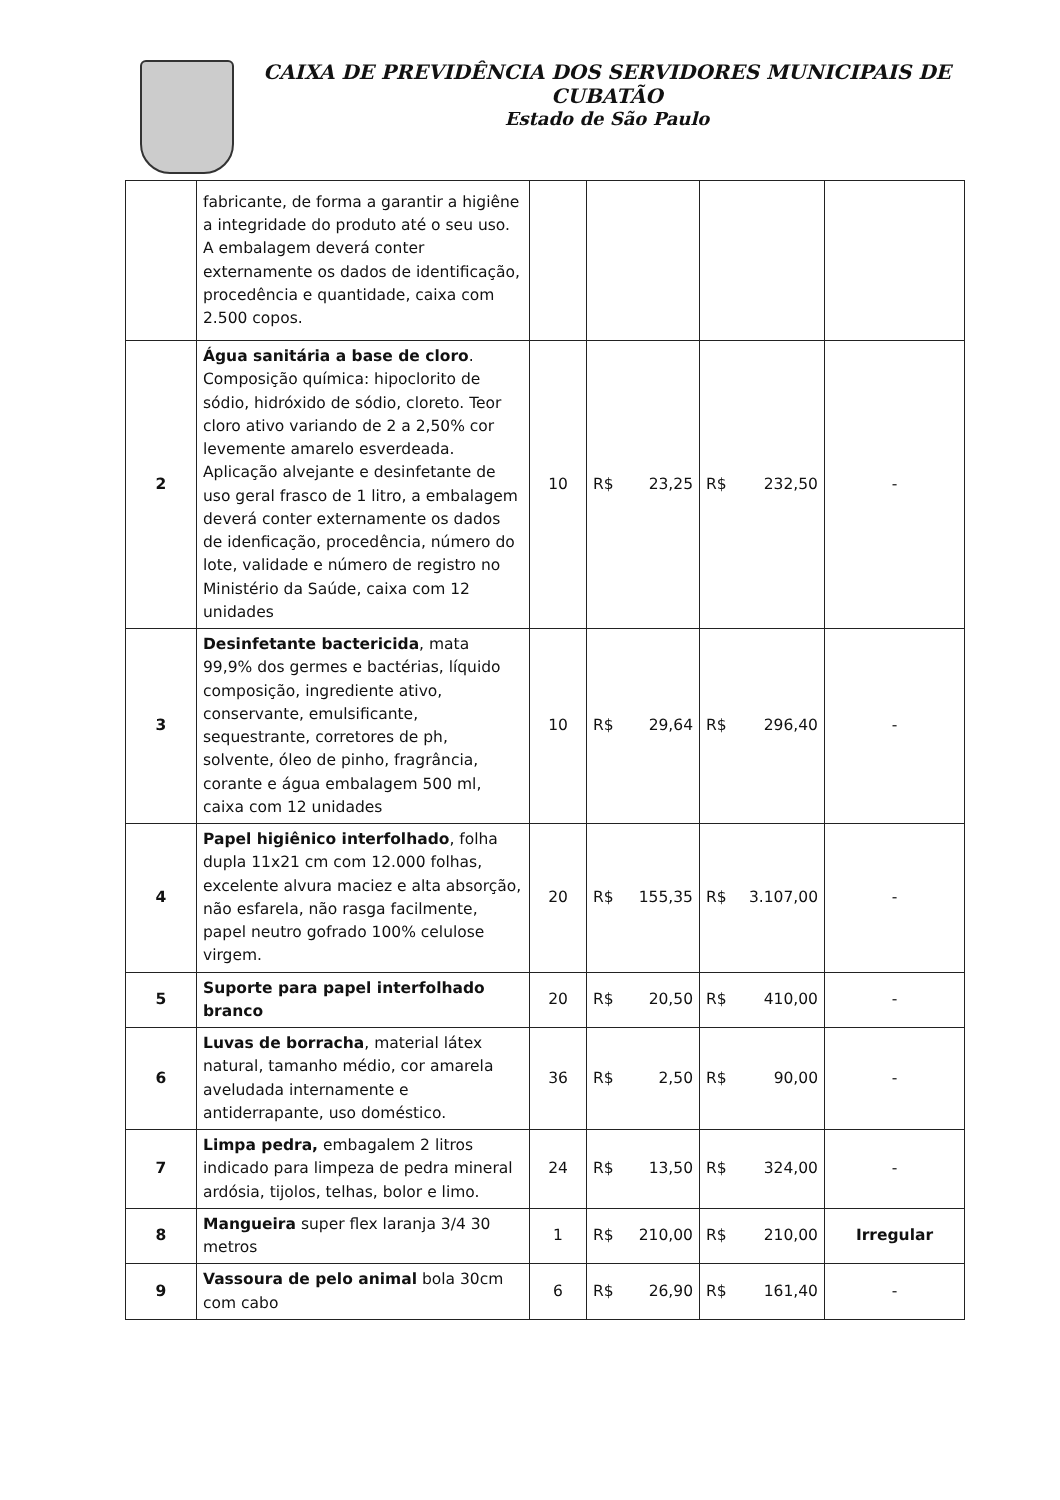CAIXA DE PREVIDÊNCIA DOS SERVIDORES MUNICIPAIS DE
CUBATÃO
Estado de São Paulo
| | fabricante, de forma a garantir a higiêne a integridade do produto até o seu uso. A embalagem deverá conter externamente os dados de identificação, procedência e quantidade, caixa com 2.500 copos. | | | | |
| 2 | Água sanitária a base de cloro . Composição química: hipoclorito de sódio, hidróxido de sódio, cloreto. Teor cloro ativo variando de 2 a 2,50% cor levemente amarelo esverdeada. Aplicação alvejante e desinfetante de uso geral frasco de 1 litro, a embalagem deverá conter externamente os dados de idenficação, procedência, número do lote, validade e número de registro no Ministério da Saúde, caixa com 12 unidades | 10 | R$ 23,25 | R$ 232,50 | - |
| 3 | Desinfetante bactericida , mata 99,9% dos germes e bactérias, líquido composição, ingrediente ativo, conservante, emulsificante, sequestrante, corretores de ph, solvente, óleo de pinho, fragrância, corante e água embalagem 500 ml, caixa com 12 unidades | 10 | R$ 29,64 | R$ 296,40 | - |
| 4 | Papel higiênico interfolhado , folha dupla 11x21 cm com 12.000 folhas, excelente alvura maciez e alta absorção, não esfarela, não rasga facilmente, papel neutro gofrado 100% celulose virgem. | 20 | R$ 155,35 | R$ 3.107,00 | - |
| 5 | Suporte para papel interfolhado branco | 20 | R$ 20,50 | R$ 410,00 | - |
| 6 | Luvas de borracha , material látex natural, tamanho médio, cor amarela aveludada internamente e antiderrapante, uso doméstico. | 36 | R$ 2,50 | R$ 90,00 | - |
| 7 | Limpa pedra, embagalem 2 litros indicado para limpeza de pedra mineral ardósia, tijolos, telhas, bolor e limo. | 24 | R$ 13,50 | R$ 324,00 | - |
| 8 | Mangueira super flex laranja 3/4 30 metros | 1 | R$ 210,00 | R$ 210,00 | Irregular |
| 9 | Vassoura de pelo animal bola 30cm com cabo | 6 | R$ 26,90 | R$ 161,40 | - |